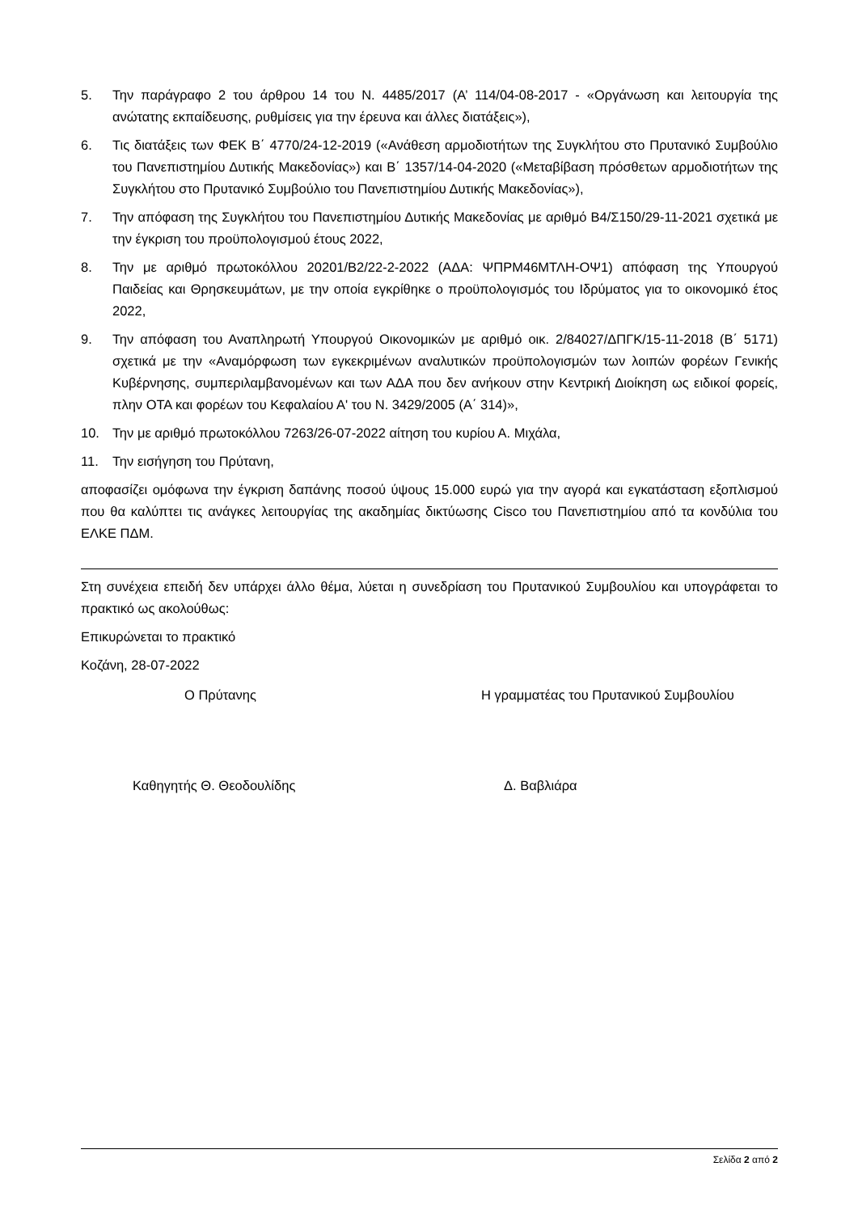5. Την παράγραφο 2 του άρθρου 14 του Ν. 4485/2017 (Α’ 114/04-08-2017 - «Οργάνωση και λειτουργία της ανώτατης εκπαίδευσης, ρυθμίσεις για την έρευνα και άλλες διατάξεις»),
6. Τις διατάξεις των ΦΕΚ Β΄ 4770/24-12-2019 («Ανάθεση αρμοδιοτήτων της Συγκλήτου στο Πρυτανικό Συμβούλιο του Πανεπιστημίου Δυτικής Μακεδονίας») και Β΄ 1357/14-04-2020 («Μεταβίβαση πρόσθετων αρμοδιοτήτων της Συγκλήτου στο Πρυτανικό Συμβούλιο του Πανεπιστημίου Δυτικής Μακεδονίας»),
7. Την απόφαση της Συγκλήτου του Πανεπιστημίου Δυτικής Μακεδονίας με αριθμό Β4/Σ150/29-11-2021 σχετικά με την έγκριση του προϋπολογισμού έτους 2022,
8. Την με αριθμό πρωτοκόλλου 20201/Β2/22-2-2022 (ΑΔΑ: ΨΠΡΜ46ΜΤΛΗ-ΟΨ1) απόφαση της Υπουργού Παιδείας και Θρησκευμάτων, με την οποία εγκρίθηκε ο προϋπολογισμός του Ιδρύματος για το οικονομικό έτος 2022,
9. Την απόφαση του Αναπληρωτή Υπουργού Οικονομικών με αριθμό οικ. 2/84027/ΔΠΓΚ/15-11-2018 (Β΄ 5171) σχετικά με την «Αναμόρφωση των εγκεκριμένων αναλυτικών προϋπολογισμών των λοιπών φορέων Γενικής Κυβέρνησης, συμπεριλαμβανομένων και των ΑΔΑ που δεν ανήκουν στην Κεντρική Διοίκηση ως ειδικοί φορείς, πλην ΟΤΑ και φορέων του Κεφαλαίου Α' του Ν. 3429/2005 (Α΄ 314)»,
10. Την με αριθμό πρωτοκόλλου 7263/26-07-2022 αίτηση του κυρίου Α. Μιχάλα,
11. Την εισήγηση του Πρύτανη,
αποφασίζει ομόφωνα την έγκριση δαπάνης ποσού ύψους 15.000 ευρώ για την αγορά και εγκατάσταση εξοπλισμού που θα καλύπτει τις ανάγκες λειτουργίας της ακαδημίας δικτύωσης Cisco του Πανεπιστημίου από τα κονδύλια του ΕΛΚΕ ΠΔΜ.
Στη συνέχεια επειδή δεν υπάρχει άλλο θέμα, λύεται η συνεδρίαση του Πρυτανικού Συμβουλίου και υπογράφεται το πρακτικό ως ακολούθως:
Επικυρώνεται το πρακτικό
Κοζάνη, 28-07-2022
Ο Πρύτανης Η γραμματέας του Πρυτανικού Συμβουλίου
Καθηγητής Θ. Θεοδουλίδης Δ. Βαβλιάρα
Σελίδα 2 από 2